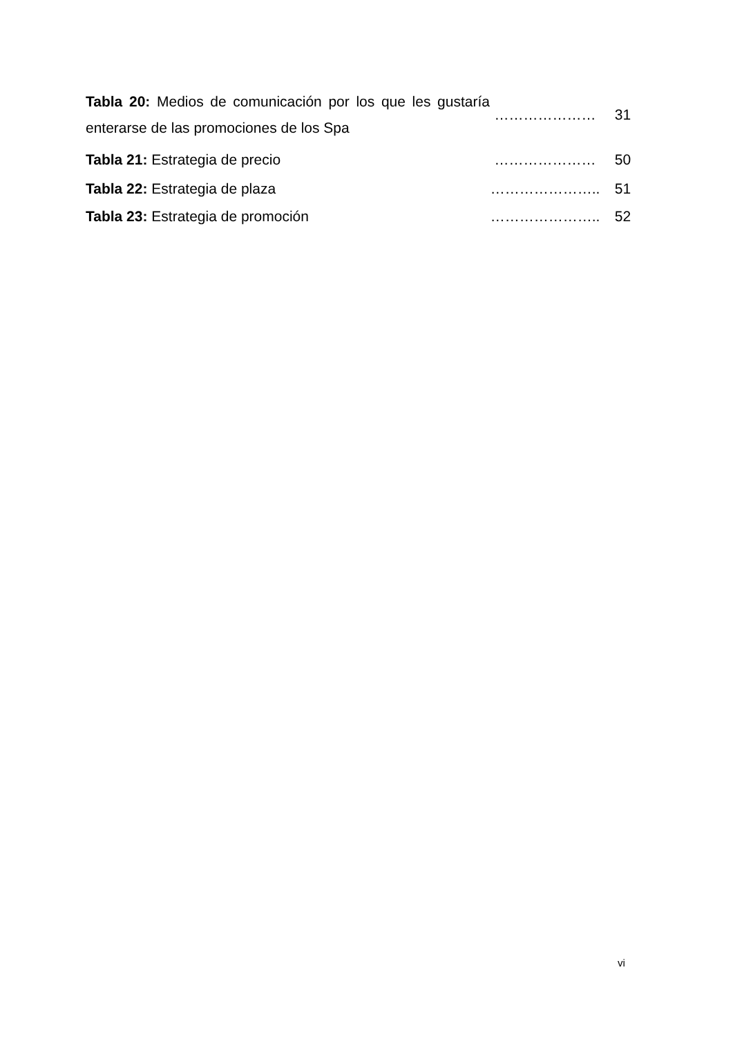| Tabla 20: Medios de comunicación por los que les gustaría enterarse de las promociones de los Spa | ………………… | 31 |
| Tabla 21: Estrategia de precio | ………………… | 50 |
| Tabla 22: Estrategia de plaza | ………………….. | 51 |
| Tabla 23: Estrategia de promoción | ………………….. | 52 |
vi